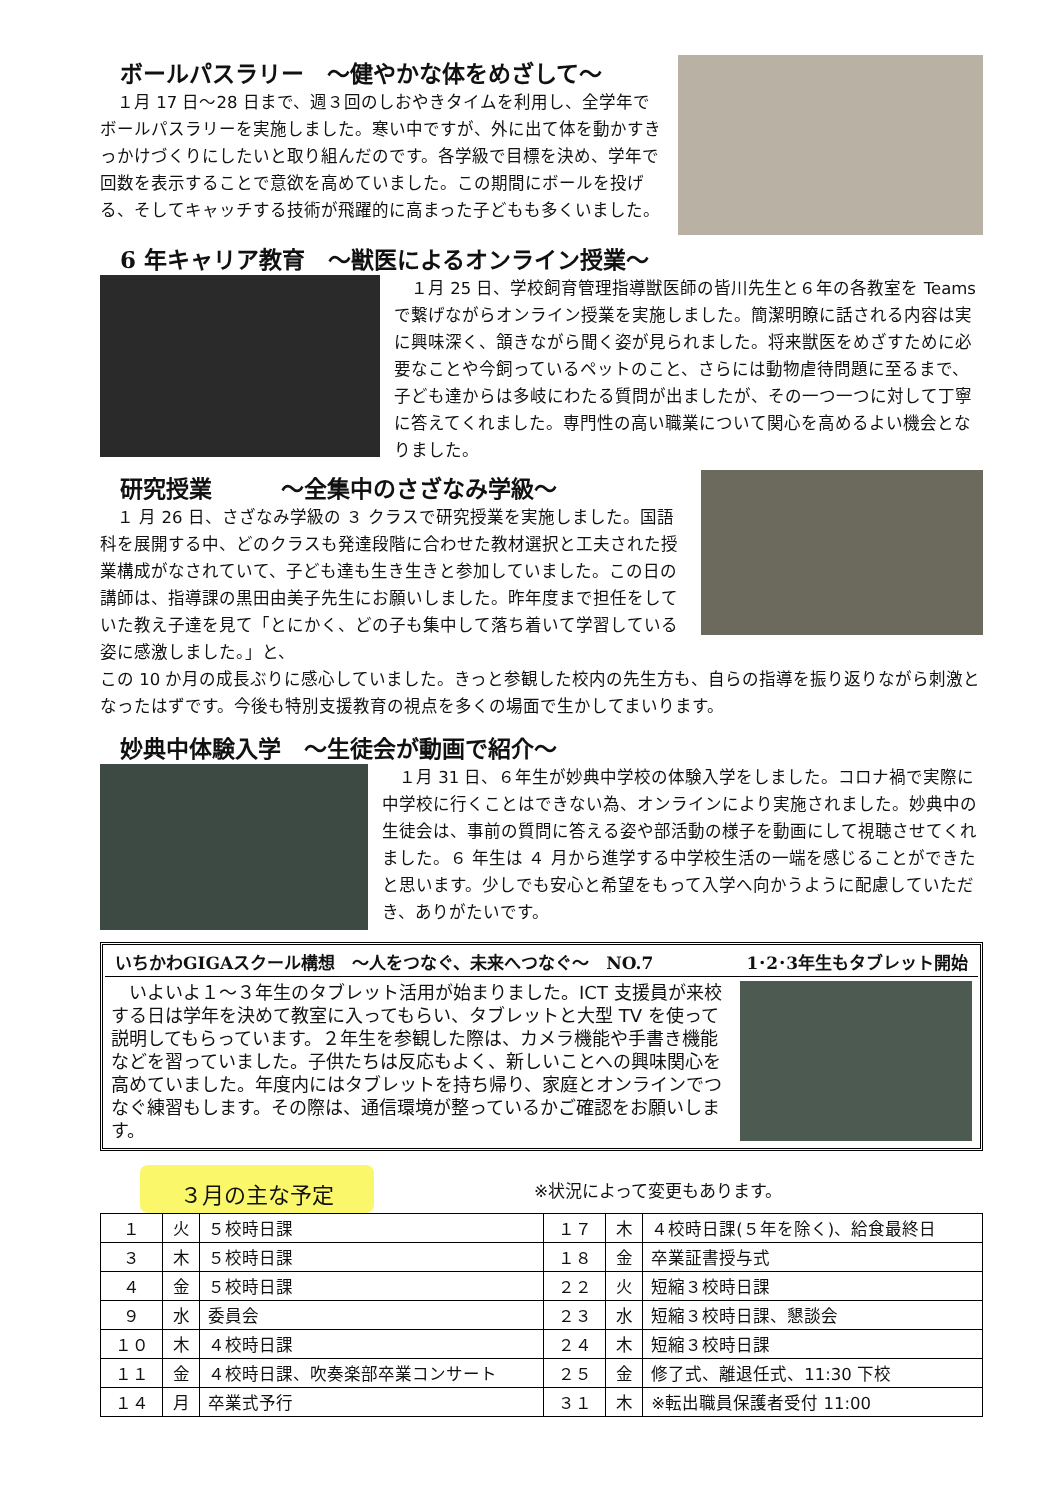ボールパスラリー　～健やかな体をめざして～
　１月 17 日～28 日まで、週３回のしおやきタイムを利用し、全学年でボールパスラリーを実施しました。寒い中ですが、外に出て体を動かすきっかけづくりにしたいと取り組んだのです。各学級で目標を決め、学年で回数を表示することで意欲を高めていました。この期間にボールを投げる、そしてキャッチする技術が飛躍的に高まった子どもも多くいました。
6 年キャリア教育　～獣医によるオンライン授業～
　１月 25 日、学校飼育管理指導獣医師の皆川先生と６年の各教室を Teams で繋げながらオンライン授業を実施しました。簡潔明瞭に話される内容は実に興味深く、頷きながら聞く姿が見られました。将来獣医をめざすために必要なことや今飼っているペットのこと、さらには動物虐待問題に至るまで、子ども達からは多岐にわたる質問が出ましたが、その一つ一つに対して丁寧に答えてくれました。専門性の高い職業について関心を高めるよい機会となりました。
研究授業　　　～全集中のさざなみ学級～
　１ 月 26 日、さざなみ学級の ３ クラスで研究授業を実施しました。国語科を展開する中、どのクラスも発達段階に合わせた教材選択と工夫された授業構成がなされていて、子ども達も生き生きと参加していました。この日の講師は、指導課の黒田由美子先生にお願いしました。昨年度まで担任をしていた教え子達を見て「とにかく、どの子も集中して落ち着いて学習している姿に感激しました。」と、
この 10 か月の成長ぶりに感心していました。きっと参観した校内の先生方も、自らの指導を振り返りながら刺激となったはずです。今後も特別支援教育の視点を多くの場面で生かしてまいります。
妙典中体験入学　～生徒会が動画で紹介～
　１月 31 日、６年生が妙典中学校の体験入学をしました。コロナ禍で実際に中学校に行くことはできない為、オンラインにより実施されました。妙典中の生徒会は、事前の質問に答える姿や部活動の様子を動画にして視聴させてくれました。６ 年生は ４ 月から進学する中学校生活の一端を感じることができたと思います。少しでも安心と希望をもって入学へ向かうように配慮していただき、ありがたいです。
いちかわGIGAスクール構想　～人をつなぐ、未来へつなぐ～　NO.7 1･2･3年生もタブレット開始
　いよいよ１～３年生のタブレット活用が始まりました。ICT 支援員が来校する日は学年を決めて教室に入ってもらい、タブレットと大型 TV を使って説明してもらっています。２年生を参観した際は、カメラ機能や手書き機能などを習っていました。子供たちは反応もよく、新しいことへの興味関心を高めていました。年度内にはタブレットを持ち帰り、家庭とオンラインでつなぐ練習もします。その際は、通信環境が整っているかご確認をお願いします。
３月の主な予定
※状況によって変更もあります。
| １ | 火 | ５校時日課 | １７ | 木 | ４校時日課(５年を除く)、給食最終日 |
| ３ | 木 | ５校時日課 | １８ | 金 | 卒業証書授与式 |
| ４ | 金 | ５校時日課 | ２２ | 火 | 短縮３校時日課 |
| ９ | 水 | 委員会 | ２３ | 水 | 短縮３校時日課、懇談会 |
| １０ | 木 | ４校時日課 | ２４ | 木 | 短縮３校時日課 |
| １１ | 金 | ４校時日課、吹奏楽部卒業コンサート | ２５ | 金 | 修了式、離退任式、11:30 下校 |
| １４ | 月 | 卒業式予行 | ３１ | 木 | ※転出職員保護者受付 11:00 |